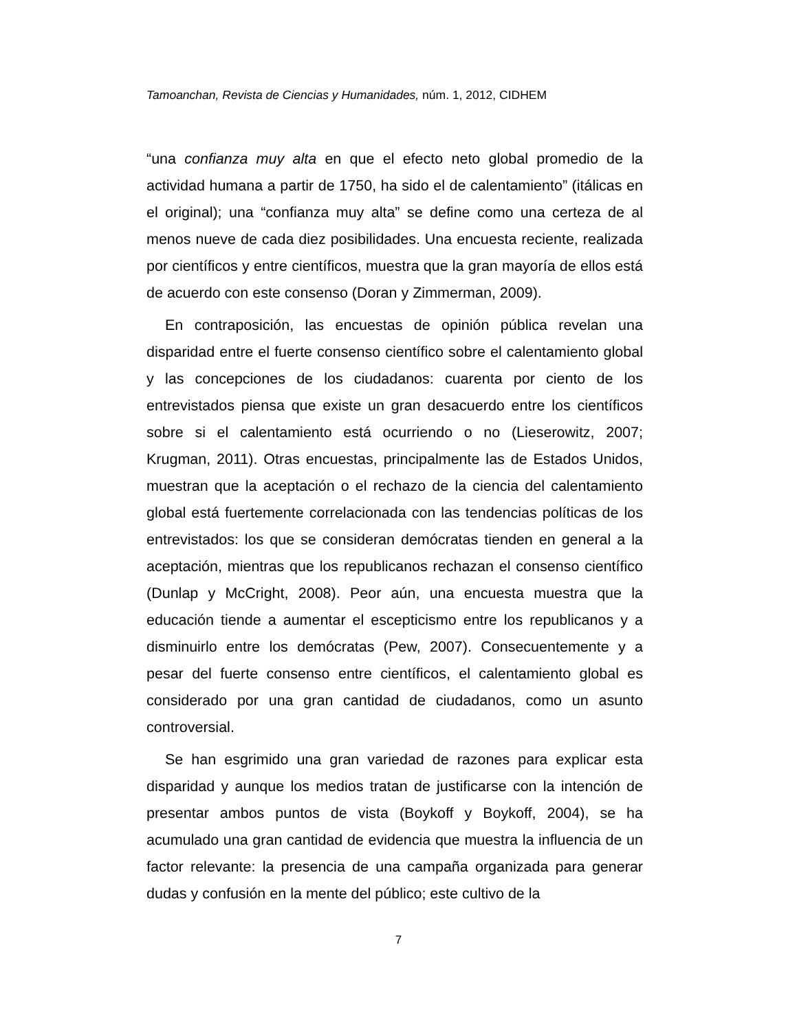Tamoanchan, Revista de Ciencias y Humanidades, núm. 1, 2012, CIDHEM
“una confianza muy alta en que el efecto neto global promedio de la actividad humana a partir de 1750, ha sido el de calentamiento” (itálicas en el original); una “confianza muy alta” se define como una certeza de al menos nueve de cada diez posibilidades. Una encuesta reciente, realizada por científicos y entre científicos, muestra que la gran mayoría de ellos está de acuerdo con este consenso (Doran y Zimmerman, 2009).
En contraposición, las encuestas de opinión pública revelan una disparidad entre el fuerte consenso científico sobre el calentamiento global y las concepciones de los ciudadanos: cuarenta por ciento de los entrevistados piensa que existe un gran desacuerdo entre los científicos sobre si el calentamiento está ocurriendo o no (Lieserowitz, 2007; Krugman, 2011). Otras encuestas, principalmente las de Estados Unidos, muestran que la aceptación o el rechazo de la ciencia del calentamiento global está fuertemente correlacionada con las tendencias políticas de los entrevistados: los que se consideran demócratas tienden en general a la aceptación, mientras que los republicanos rechazan el consenso científico (Dunlap y McCright, 2008). Peor aún, una encuesta muestra que la educación tiende a aumentar el escepticismo entre los republicanos y a disminuirlo entre los demócratas (Pew, 2007). Consecuentemente y a pesar del fuerte consenso entre científicos, el calentamiento global es considerado por una gran cantidad de ciudadanos, como un asunto controversial.
Se han esgrimido una gran variedad de razones para explicar esta disparidad y aunque los medios tratan de justificarse con la intención de presentar ambos puntos de vista (Boykoff y Boykoff, 2004), se ha acumulado una gran cantidad de evidencia que muestra la influencia de un factor relevante: la presencia de una campaña organizada para generar dudas y confusión en la mente del público; este cultivo de la
7